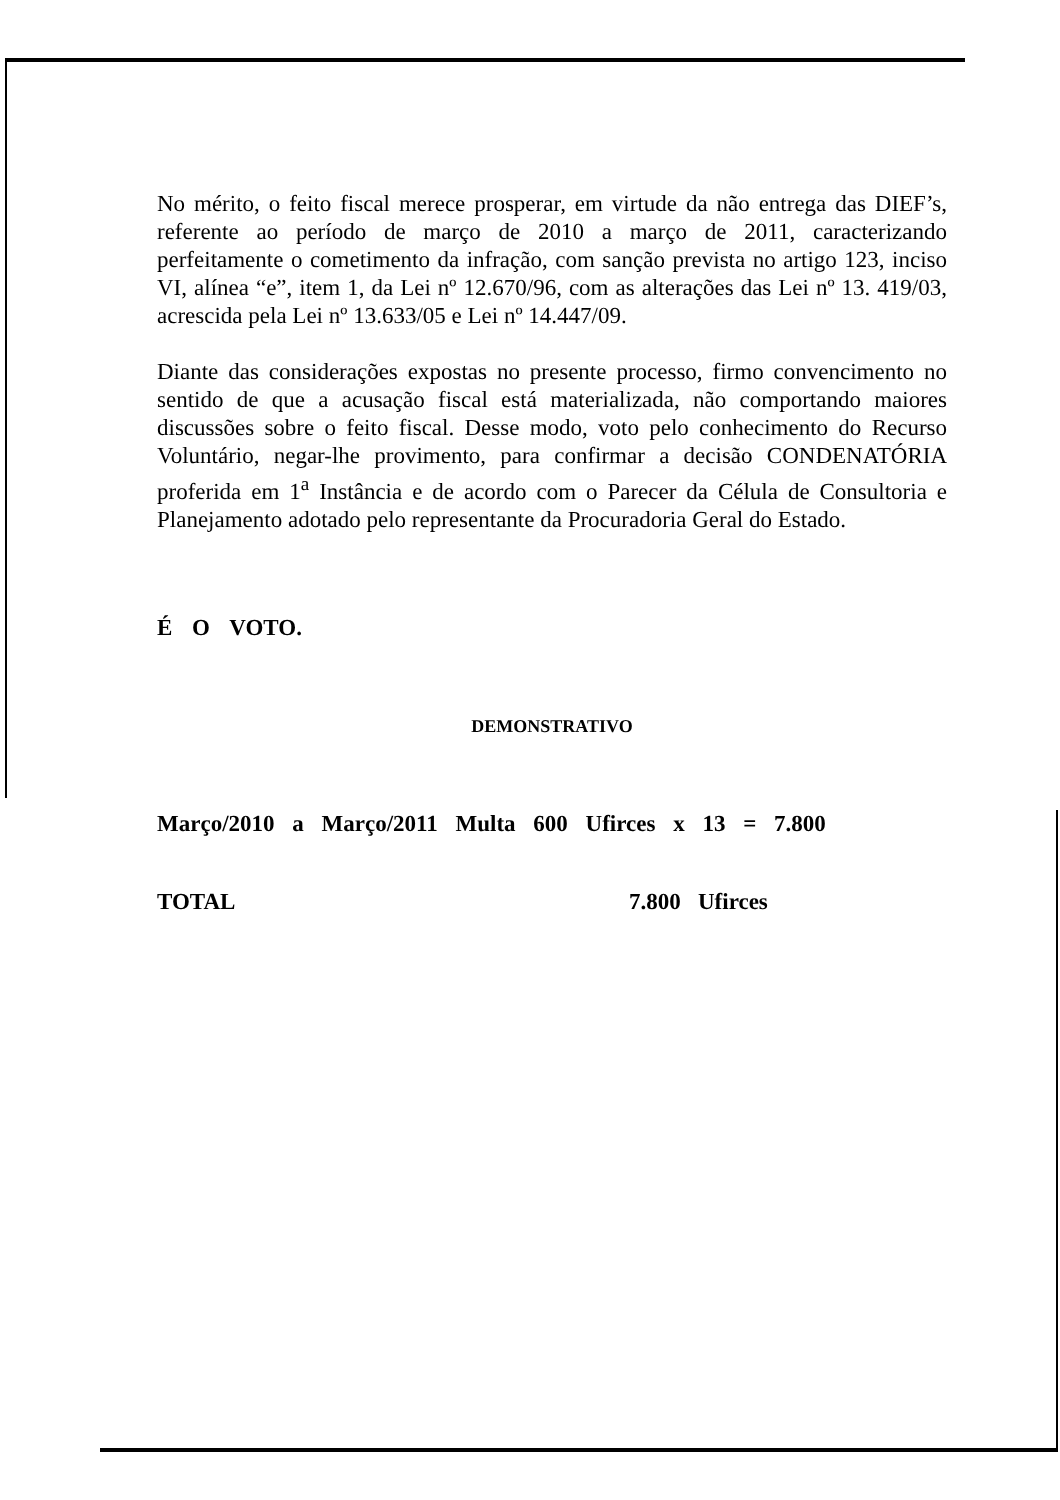No mérito, o feito fiscal merece prosperar, em virtude da não entrega das DIEF’s, referente ao período de março de 2010 a março de 2011, caracterizando perfeitamente o cometimento da infração, com sanção prevista no artigo 123, inciso VI, alínea “e”, item 1, da Lei nº 12.670/96, com as alterações das Lei nº 13. 419/03, acrescida pela Lei nº 13.633/05 e Lei nº 14.447/09.
Diante das considerações expostas no presente processo, firmo convencimento no sentido de que a acusação fiscal está materializada, não comportando maiores discussões sobre o feito fiscal. Desse modo, voto pelo conhecimento do Recurso Voluntário, negar-lhe provimento, para confirmar a decisão CONDENATÓRIA proferida em 1<sup>a</sup> Instância e de acordo com o Parecer da Célula de Consultoria e Planejamento adotado pelo representante da Procuradoria Geral do Estado.
É O VOTO.
DEMONSTRATIVO
Março/2010 a Março/2011 Multa 600 Ufirces x 13 = 7.800
TOTAL 7.800 Ufirces